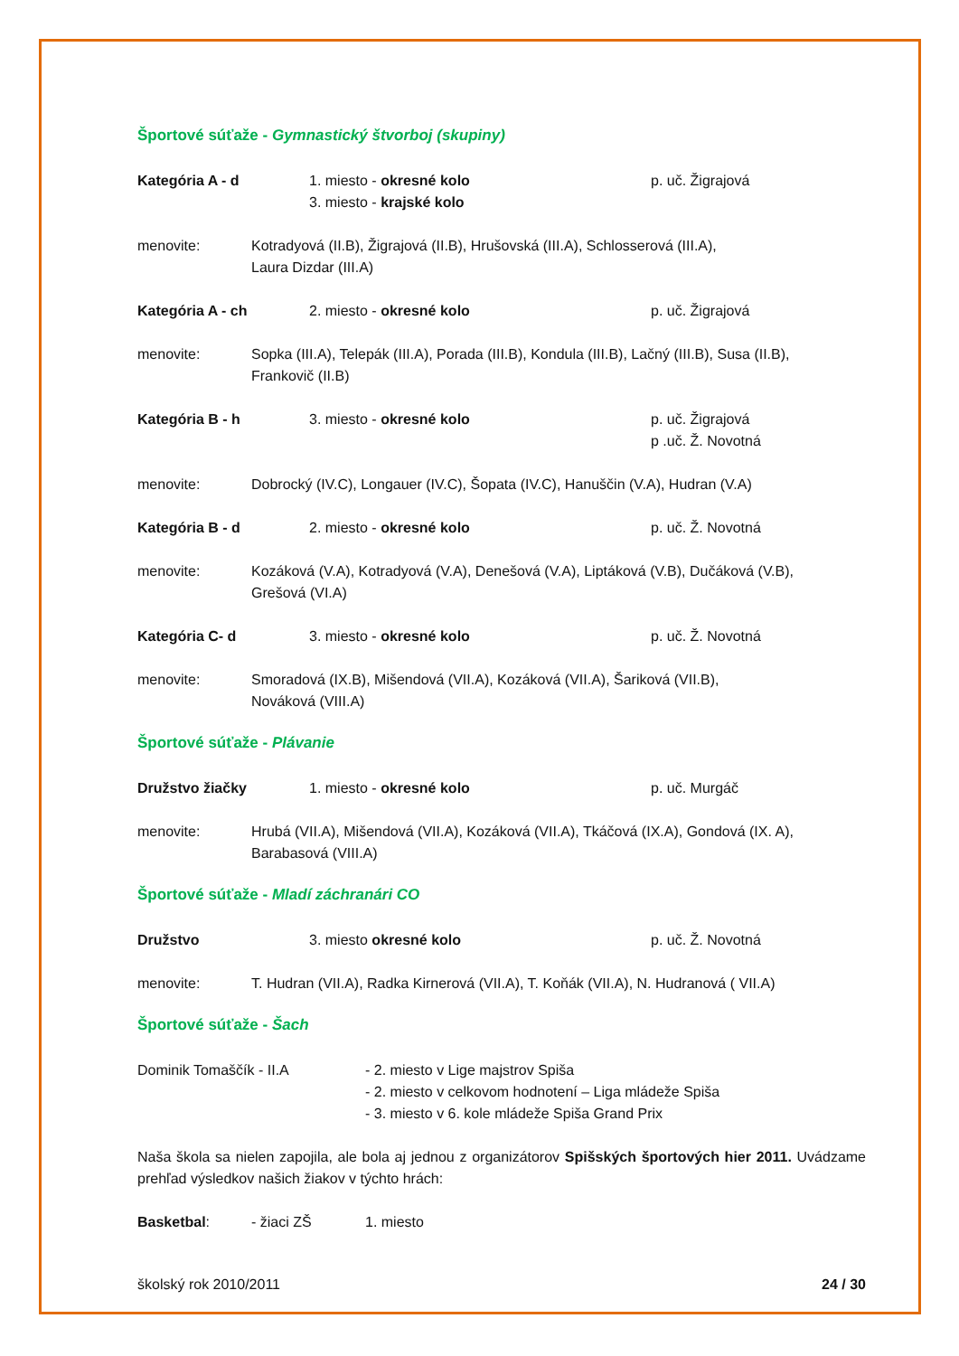Športové súťaže - Gymnastický štvorboj (skupiny)
Kategória A - d 1. miesto - okresné kolo
3. miesto - krajské kolo
p. uč. Žigrajová
menovite: Kotradyová (II.B), Žigrajová (II.B), Hrušovská (III.A), Schlosserová (III.A),
Laura Dizdar (III.A)
Kategória A - ch 2. miesto - okresné kolo p. uč. Žigrajová
menovite: Sopka (III.A), Telepák (III.A), Porada (III.B), Kondula (III.B), Lačný (III.B), Susa (II.B),
Frankovič (II.B)
Kategória B - h 3. miesto - okresné kolo p. uč. Žigrajová
p .uč. Ž. Novotná
menovite: Dobrocký (IV.C), Longauer (IV.C), Šopata (IV.C), Hanuščin (V.A), Hudran (V.A)
Kategória B - d 2. miesto - okresné kolo p. uč. Ž. Novotná
menovite: Kozáková (V.A), Kotradyová (V.A), Denešová (V.A), Liptáková (V.B), Dučáková (V.B),
Grešová (VI.A)
Kategória C- d 3. miesto - okresné kolo p. uč. Ž. Novotná
menovite: Smoradová (IX.B), Mišendová (VII.A), Kozáková (VII.A), Šariková (VII.B),
Nováková (VIII.A)
Športové súťaže - Plávanie
Družstvo žiačky 1. miesto - okresné kolo p. uč. Murgáč
menovite: Hrubá (VII.A), Mišendová (VII.A), Kozáková (VII.A), Tkáčová (IX.A), Gondová (IX. A),
Barabasová (VIII.A)
Športové súťaže - Mladí záchranári CO
Družstvo 3. miesto okresné kolo p. uč. Ž. Novotná
menovite: T. Hudran (VII.A), Radka Kirnerová (VII.A), T. Koňák (VII.A), N. Hudranová ( VII.A)
Športové súťaže - Šach
Dominik Tomaščík - II.A - 2. miesto v Lige majstrov Spiša
- 2. miesto v celkovom hodnotení – Liga mládeže Spiša
- 3. miesto v 6. kole mládeže Spiša Grand Prix
Naša škola sa nielen zapojila, ale bola aj jednou z organizátorov Spišských športových hier 2011. Uvádzame prehľad výsledkov našich žiakov v týchto hrách:
Basketbal: - žiaci ZŠ 1. miesto
školský rok 2010/2011 24 / 30